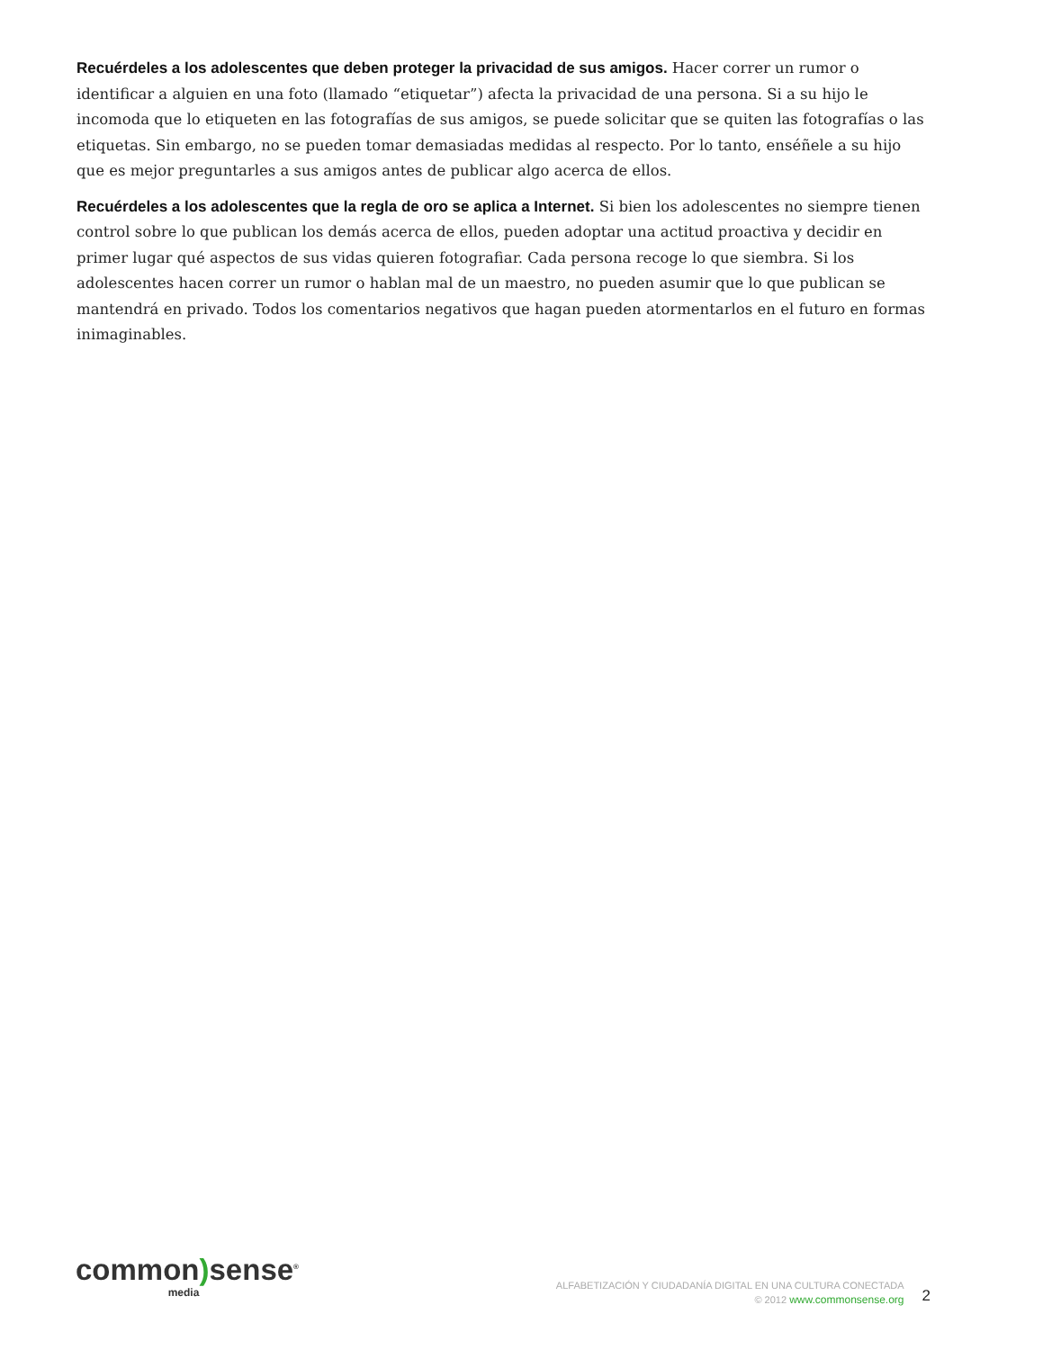Recuérdeles a los adolescentes que deben proteger la privacidad de sus amigos. Hacer correr un rumor o identificar a alguien en una foto (llamado “etiquetar”) afecta la privacidad de una persona. Si a su hijo le incomoda que lo etiqueten en las fotografías de sus amigos, se puede solicitar que se quiten las fotografías o las etiquetas. Sin embargo, no se pueden tomar demasiadas medidas al respecto. Por lo tanto, enséñele a su hijo que es mejor preguntarles a sus amigos antes de publicar algo acerca de ellos.
Recuérdeles a los adolescentes que la regla de oro se aplica a Internet. Si bien los adolescentes no siempre tienen control sobre lo que publican los demás acerca de ellos, pueden adoptar una actitud proactiva y decidir en primer lugar qué aspectos de sus vidas quieren fotografiar. Cada persona recoge lo que siembra. Si los adolescentes hacen correr un rumor o hablan mal de un maestro, no pueden asumir que lo que publican se mantendrá en privado. Todos los comentarios negativos que hagan pueden atormentarlos en el futuro en formas inimaginables.
common) sense<sup>®</sup>
media
ALFABETIZACIÓN Y CIUDADANÍA DIGITAL EN UNA CULTURA CONECTADA
© 2012 www.commonsense.org
2